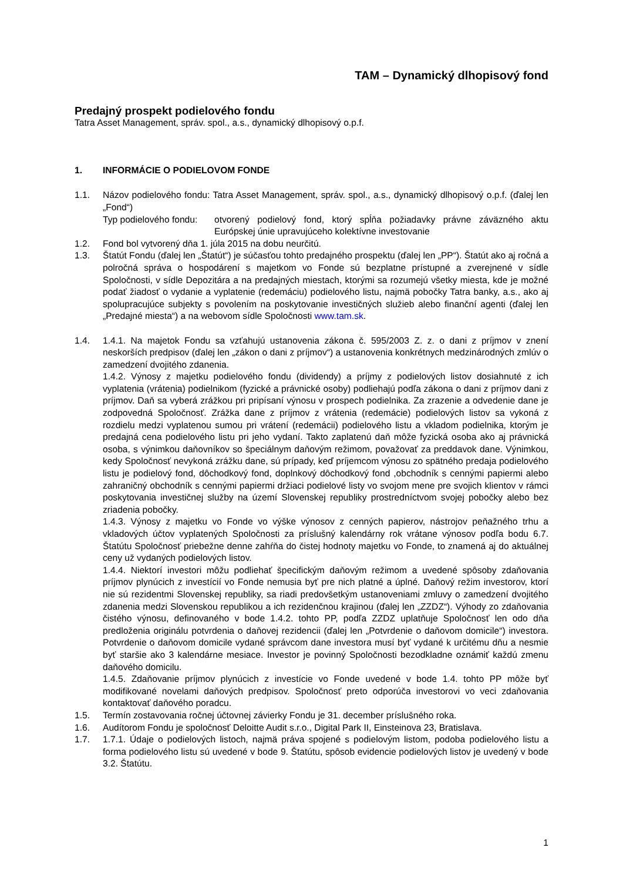TAM – Dynamický dlhopisový fond
Predajný prospekt podielového fondu
Tatra Asset Management, správ. spol., a.s., dynamický dlhopisový o.p.f.
1. INFORMÁCIE O PODIELOVOM FONDE
1.1. Názov podielového fondu: Tatra Asset Management, správ. spol., a.s., dynamický dlhopisový o.p.f. (ďalej len „Fond“)
Typ podielového fondu: otvorený podielový fond, ktorý spĺňa požiadavky právne záväzného aktu Európskej únie upravujúceho kolektívne investovanie
1.2. Fond bol vytvorený dňa 1. júla 2015 na dobu neurčitú.
1.3. Štatút Fondu (ďalej len „Štatút“) je súčasťou tohto predajného prospektu (ďalej len „PP“). Štatút ako aj ročná a polročná správa o hospodárení s majetkom vo Fonde sú bezplatne prístupné a zverejnené v sídle Spoločnosti, v sídle Depozitára a na predajných miestach, ktorými sa rozumejú všetky miesta, kde je možné podať žiadosť o vydanie a vyplatenie (redemáciu) podielového listu, najmä pobočky Tatra banky, a.s., ako aj spolupracujúce subjekty s povolením na poskytovanie investičných služieb alebo finanční agenti (ďalej len „Predajné miesta“) a na webovom sídle Spoločnosti www.tam.sk.
1.4. 1.4.1. Na majetok Fondu sa vzťahujú ustanovenia zákona č. 595/2003 Z. z. o dani z príjmov v znení neskorších predpisov (ďalej len „zákon o dani z príjmov“) a ustanovenia konkrétnych medzinárodných zmlúv o zamedzení dvojitého zdanenia.
1.4.2. Výnosy z majetku podielového fondu (dividendy) a príjmy z podielových listov dosiahnuté z ich vyplatenia (vrátenia) podielnikom (fyzické a právnické osoby) podliehajú podľa zákona o dani z príjmov dani z príjmov. Daň sa vyberá zrážkou pri pripísaní výnosu v prospech podielnika. Za zrazenie a odvedenie dane je zodpovedná Spoločnosť. Zrážka dane z príjmov z vrátenia (redemácie) podielových listov sa vykoná z rozdielu medzi vyplatenou sumou pri vrátení (redemácii) podielového listu a vkladom podielnika, ktorým je predajná cena podielového listu pri jeho vydaní. Takto zaplatenú daň môže fyzická osoba ako aj právnická osoba, s výnimkou daňovníkov so špeciálnym daňovým režimom, považovať za preddavok dane. Výnimkou, kedy Spoločnosť nevykoná zrážku dane, sú prípady, keď príjemcom výnosu zo spätného predaja podielového listu je podielový fond, dôchodkový fond, doplnkový dôchodkový fond ,obchodník s cennými papiermi alebo zahraničný obchodník s cennými papiermi držiaci podielové listy vo svojom mene pre svojich klientov v rámci poskytovania investičnej služby na území Slovenskej republiky prostredníctvom svojej pobočky alebo bez zriadenia pobočky.
1.4.3. Výnosy z majetku vo Fonde vo výške výnosov z cenných papierov, nástrojov peňažného trhu a vkladových účtov vyplatených Spoločnosti za príslušný kalendárny rok vrátane výnosov podľa bodu 6.7. Štatútu Spoločnosť priebežne denne zahŕňa do čistej hodnoty majetku vo Fonde, to znamená aj do aktuálnej ceny už vydaných podielových listov.
1.4.4. Niektorí investori môžu podliehať špecifickým daňovým režimom a uvedené spôsoby zdaňovania príjmov plynúcich z investícií vo Fonde nemusia byť pre nich platné a úplné. Daňový režim investorov, ktorí nie sú rezidentmi Slovenskej republiky, sa riadi predovšetkým ustanoveniami zmluvy o zamedzení dvojitého zdanenia medzi Slovenskou republikou a ich rezidenčnou krajinou (ďalej len „ZZDZ“). Výhody zo zdaňovania čistého výnosu, definovaného v bode 1.4.2. tohto PP, podľa ZZDZ uplatňuje Spoločnosť len odo dňa predloženia originálu potvrdenia o daňovej rezidencii (ďalej len „Potvrdenie o daňovom domicile“) investora. Potvrdenie o daňovom domicile vydané správcom dane investora musí byť vydané k určitému dňu a nesmie byť staršie ako 3 kalendárne mesiace. Investor je povinný Spoločnosti bezodkladne oznámiť každú zmenu daňového domicilu.
1.4.5. Zdaňovanie príjmov plynúcich z investície vo Fonde uvedené v bode 1.4. tohto PP môže byť modifikované novelami daňových predpisov. Spoločnosť preto odporúča investorovi vo veci zdaňovania kontaktovať daňového poradcu.
1.5. Termín zostavovania ročnej účtovnej závierky Fondu je 31. december príslušného roka.
1.6. Audítorom Fondu je spoločnosť Deloitte Audit s.r.o., Digital Park II, Einsteinova 23, Bratislava.
1.7. 1.7.1. Údaje o podielových listoch, najmä práva spojené s podielovým listom, podoba podielového listu a forma podielového listu sú uvedené v bode 9. Štatútu, spôsob evidencie podielových listov je uvedený v bode 3.2. Štatútu.
1